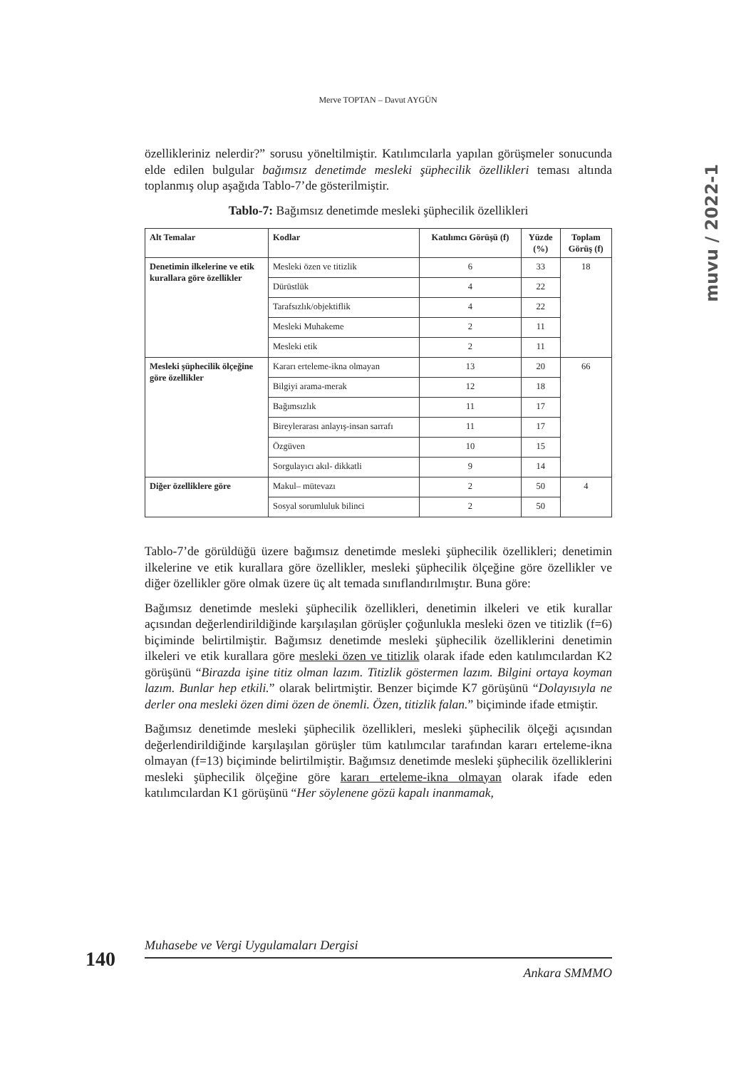Merve TOPTAN – Davut AYGÜN
muvu / 2022-1
özellikleriniz nelerdir?” sorusu yöneltilmiştir. Katılımcılarla yapılan görüşmeler sonucunda elde edilen bulgular bağımsız denetimde mesleki şüphecilik özellikleri teması altında toplanmış olup aşağıda Tablo-7’de gösterilmiştir.
Tablo-7: Bağımsız denetimde mesleki şüphecilik özellikleri
| Alt Temalar | Kodlar | Katılımcı Görüşü (f) | Yüzde (%) | Toplam Görüş (f) |
| --- | --- | --- | --- | --- |
| Denetimin ilkelerine ve etik kurallara göre özellikler | Mesleki özen ve titizlik | 6 | 33 | 18 |
| | Dürüstlük | 4 | 22 | |
| | Tarafsızlık/objektiflik | 4 | 22 | |
| | Mesleki Muhakeme | 2 | 11 | |
| | Mesleki etik | 2 | 11 | |
| Mesleki şüphecilik ölçeğine göre özellikler | Kararı erteleme-ikna olmayan | 13 | 20 | 66 |
| | Bilgiyi arama-merak | 12 | 18 | |
| | Bağımsızlık | 11 | 17 | |
| | Bireylerarası anlayış-insan sarrafı | 11 | 17 | |
| | Özgüven | 10 | 15 | |
| | Sorgulayıcı akıl- dikkatli | 9 | 14 | |
| Diğer özelliklere göre | Makul– mütevazı | 2 | 50 | 4 |
| | Sosyal sorumluluk bilinci | 2 | 50 | |
Tablo-7’de görüldüğü üzere bağımsız denetimde mesleki şüphecilik özellikleri; denetimin ilkelerine ve etik kurallara göre özellikler, mesleki şüphecilik ölçeğine göre özellikler ve diğer özellikler göre olmak üzere üç alt temada sınıflandırılmıştır. Buna göre:
Bağımsız denetimde mesleki şüphecilik özellikleri, denetimin ilkeleri ve etik kurallar açısından değerlendirildiğinde karşılaşılan görüşler çoğunlukla mesleki özen ve titizlik (f=6) biçiminde belirtilmiştir. Bağımsız denetimde mesleki şüphecilik özelliklerini denetimin ilkeleri ve etik kurallara göre mesleki özen ve titizlik olarak ifade eden katılımcılardan K2 görüşünü “Birazda işine titiz olman lazım. Titizlik göstermen lazım. Bilgini ortaya koyman lazım. Bunlar hep etkili.” olarak belirtmiştir. Benzer biçimde K7 görüşünü “Dolayısıyla ne derler ona mesleki özen dimi özen de önemli. Özen, titizlik falan.” biçiminde ifade etmiştir.
Bağımsız denetimde mesleki şüphecilik özellikleri, mesleki şüphecilik ölçeği açısından değerlendirildiğinde karşılaşılan görüşler tüm katılımcılar tarafından kararı erteleme-ikna olmayan (f=13) biçiminde belirtilmiştir. Bağımsız denetimde mesleki şüphecilik özelliklerini mesleki şüphecilik ölçeğine göre kararı erteleme-ikna olmayan olarak ifade eden katılımcılardan K1 görüşünü “Her söylenene gözü kapalı inanmamak,
140
Muhasebe ve Vergi Uygulamaları Dergisi
Ankara SMMMO